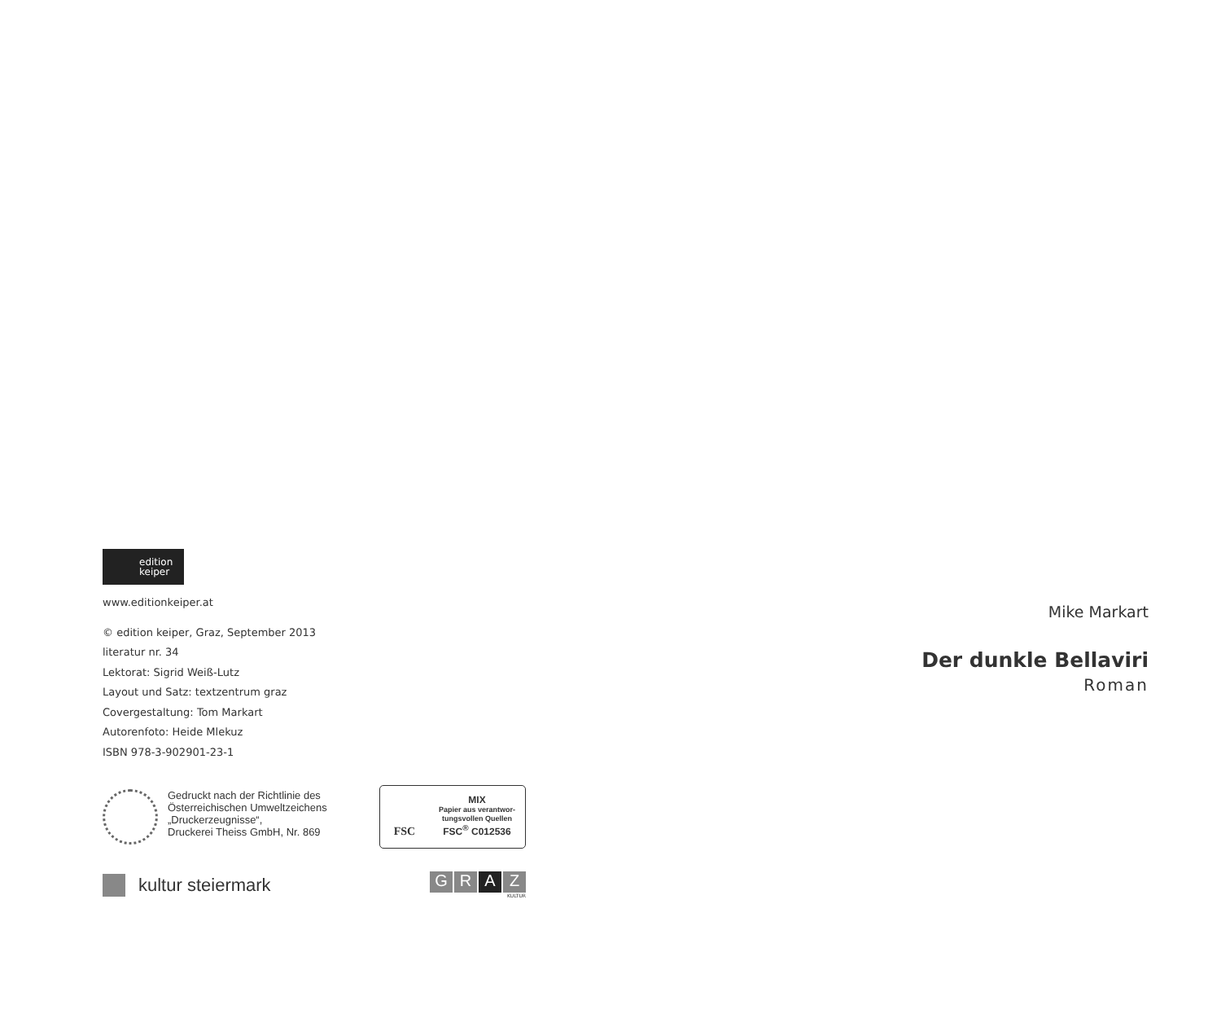edition
keiper
www.editionkeiper.at
© edition keiper, Graz, September 2013
literatur nr. 34
Lektorat: Sigrid Weiß-Lutz
Layout und Satz: textzentrum graz
Covergestaltung: Tom Markart
Autorenfoto: Heide Mlekuz
ISBN 978-3-902901-23-1
Gedruckt nach der Richtlinie des
Österreichischen Umweltzeichens
„Druckerzeugnisse“,
Druckerei Theiss GmbH, Nr. 869
FSC
MIX
Papier aus verantwor-
tungsvollen Quellen
FSC<sup>®</sup> C012536
kultur steiermark
G R A Z
KULTUR
Mike Markart
Der dunkle Bellaviri
Roman